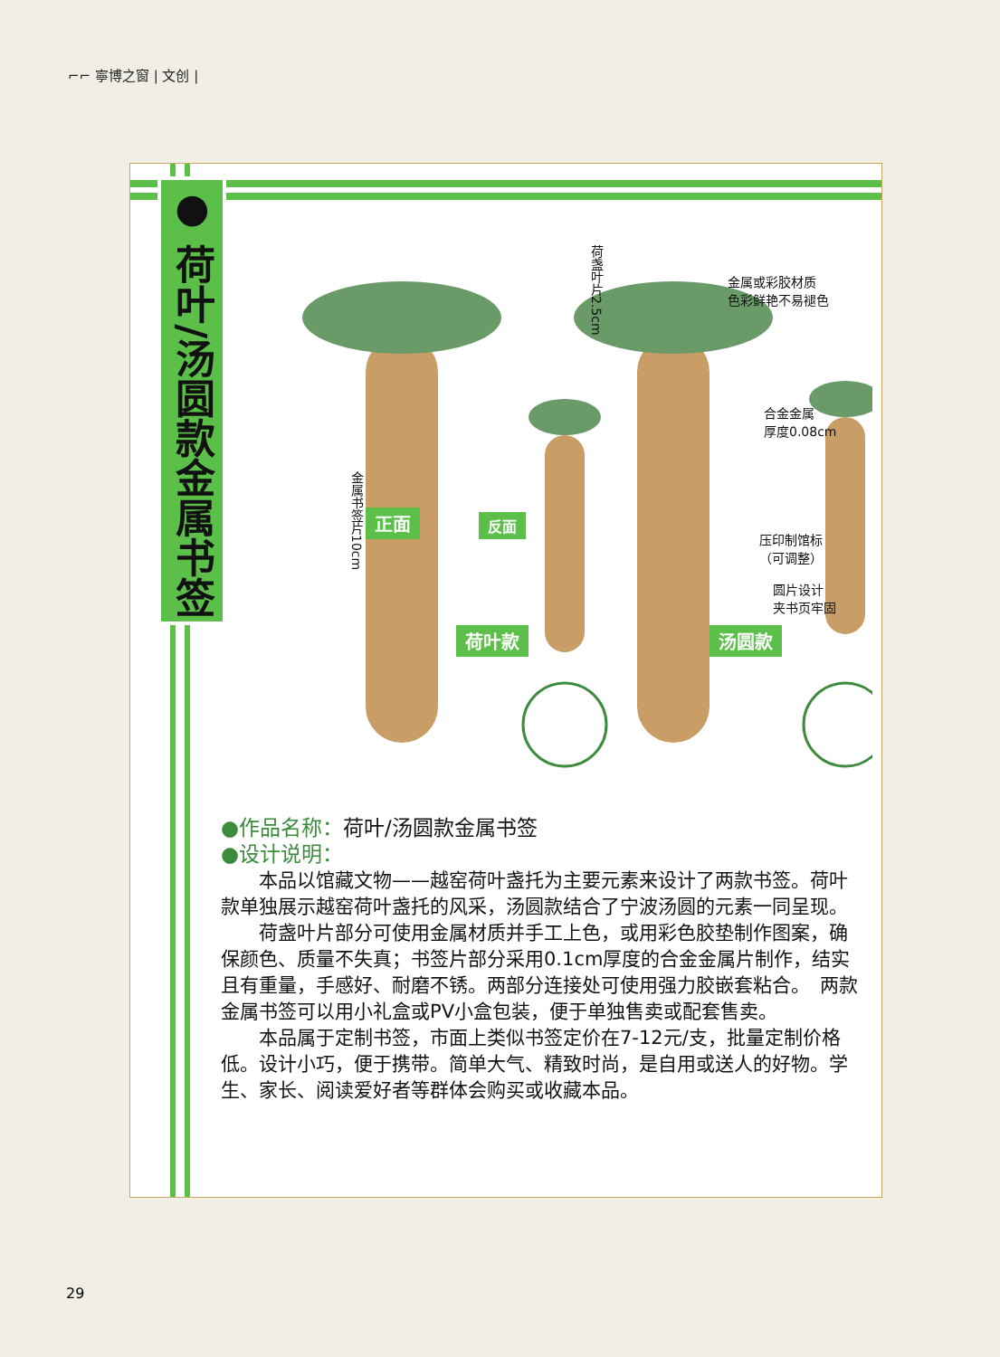⌐⌐ 寧博之窗 | 文创 |
● 荷叶/汤圆款金属书签
荷盏叶片2.5cm
金属书签片10cm
金属或彩胶材质
色彩鲜艳不易褪色
合金金属
厚度0.08cm
压印制馆标
（可调整）
圆片设计
夹书页牢固
正面 反面
荷叶款 汤圆款
●作品名称：荷叶/汤圆款金属书签
●设计说明：
本品以馆藏文物——越窑荷叶盏托为主要元素来设计了两款书签。荷叶款单独展示越窑荷叶盏托的风采，汤圆款结合了宁波汤圆的元素一同呈现。
荷盏叶片部分可使用金属材质并手工上色，或用彩色胶垫制作图案，确保颜色、质量不失真；书签片部分采用0.1cm厚度的合金金属片制作，结实且有重量，手感好、耐磨不锈。两部分连接处可使用强力胶嵌套粘合。　两款金属书签可以用小礼盒或PV小盒包装，便于单独售卖或配套售卖。
本品属于定制书签，市面上类似书签定价在7-12元/支，批量定制价格低。设计小巧，便于携带。简单大气、精致时尚，是自用或送人的好物。学生、家长、阅读爱好者等群体会购买或收藏本品。
29